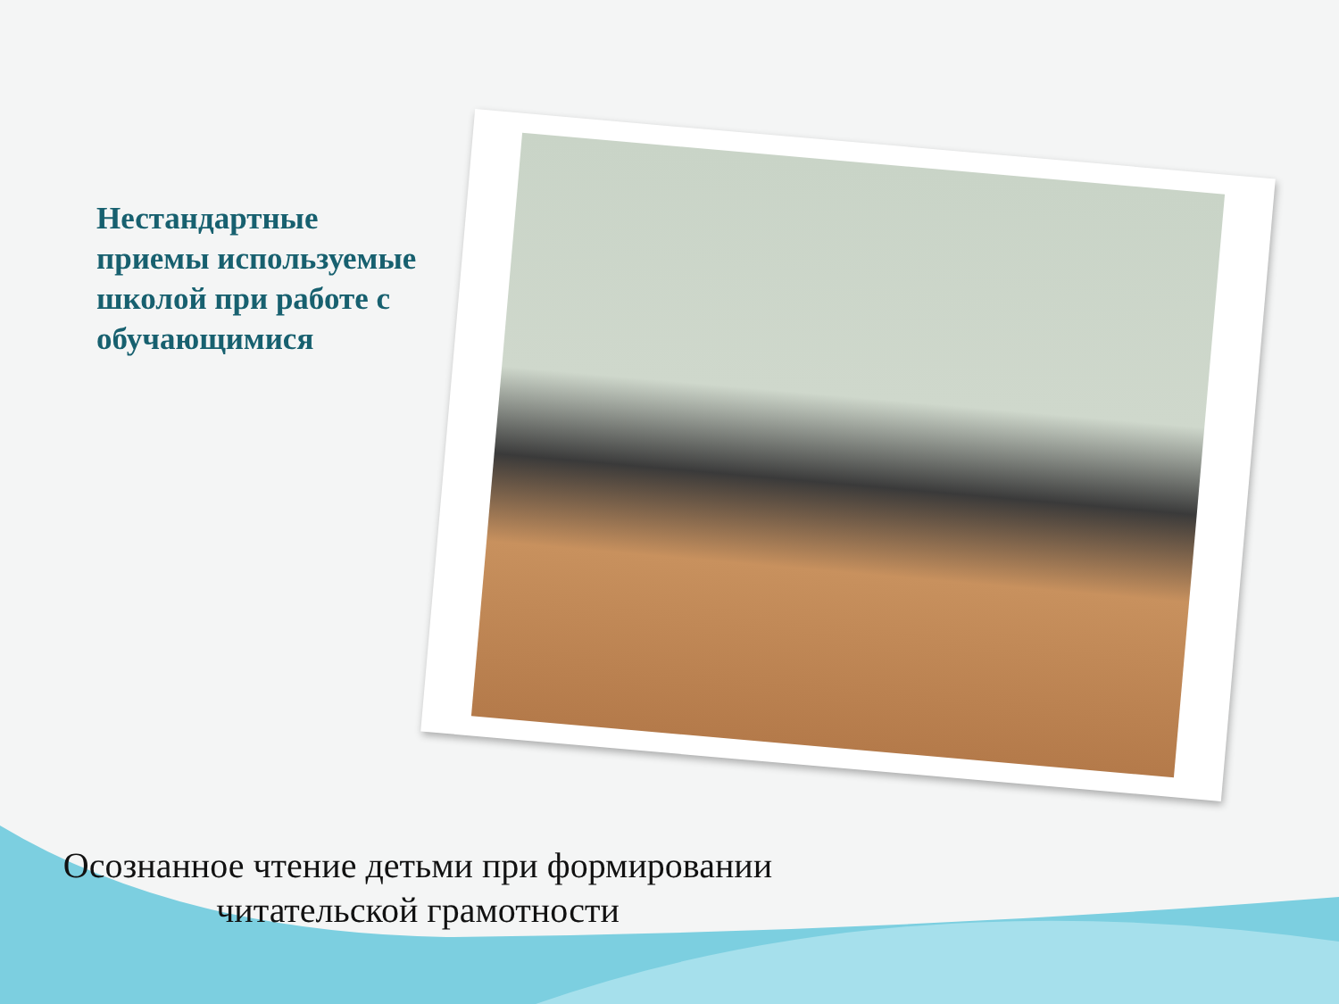Нестандартные приемы используемые школой при работе с обучающимися
Осознанное чтение детьми при формировании
читательской грамотности